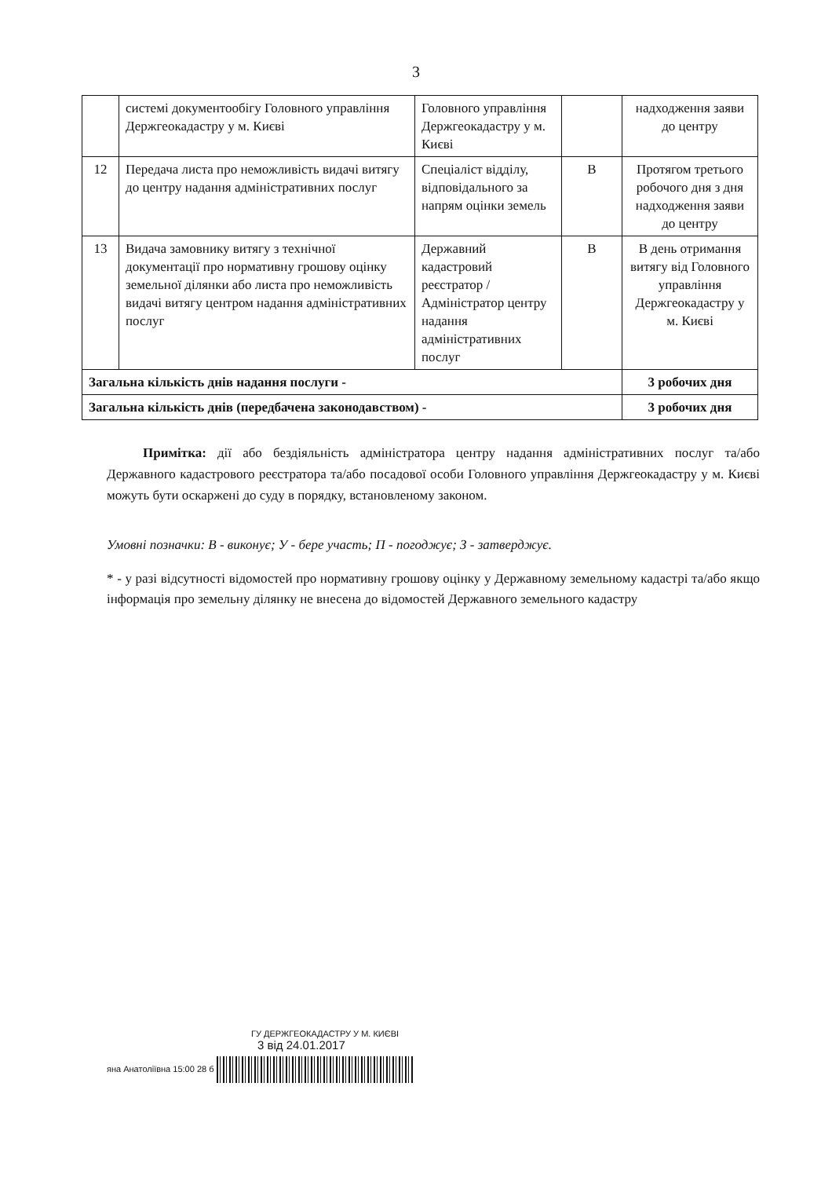3
| | системі документообігу Головного управління Держгеокадастру у м. Києві | Головного управління Держгеокадастру у м. Києві | | надходження заяви до центру |
| 12 | Передача листа про неможливість видачі витягу до центру надання адміністративних послуг | Спеціаліст відділу, відповідального за напрям оцінки земель | В | Протягом третього робочого дня з дня надходження заяви до центру |
| 13 | Видача замовнику витягу з технічної документації про нормативну грошову оцінку земельної ділянки або листа про неможливість видачі витягу центром надання адміністративних послуг | Державний кадастровий реєстратор / Адміністратор центру надання адміністративних послуг | В | В день отримання витягу від Головного управління Держгеокадастру у м. Києві |
| Загальна кількість днів надання послуги - | | | | 3 робочих дня |
| Загальна кількість днів (передбачена законодавством) - | | | | 3 робочих дня |
Примітка: дії або бездіяльність адміністратора центру надання адміністративних послуг та/або Державного кадастрового реєстратора та/або посадової особи Головного управління Держгеокадастру у м. Києві можуть бути оскаржені до суду в порядку, встановленому законом.
Умовні позначки: В - виконує; У - бере участь; П - погоджує; З - затверджує.
* - у разі відсутності відомостей про нормативну грошову оцінку у Державному земельному кадастрі та/або якщо інформація про земельну ділянку не внесена до відомостей Державного земельного кадастру
ГУ ДЕРЖГЕОКАДАСТРУ У М. КИЄВІ
3 від 24.01.2017
яна Анатоліївна 15:00 28 б